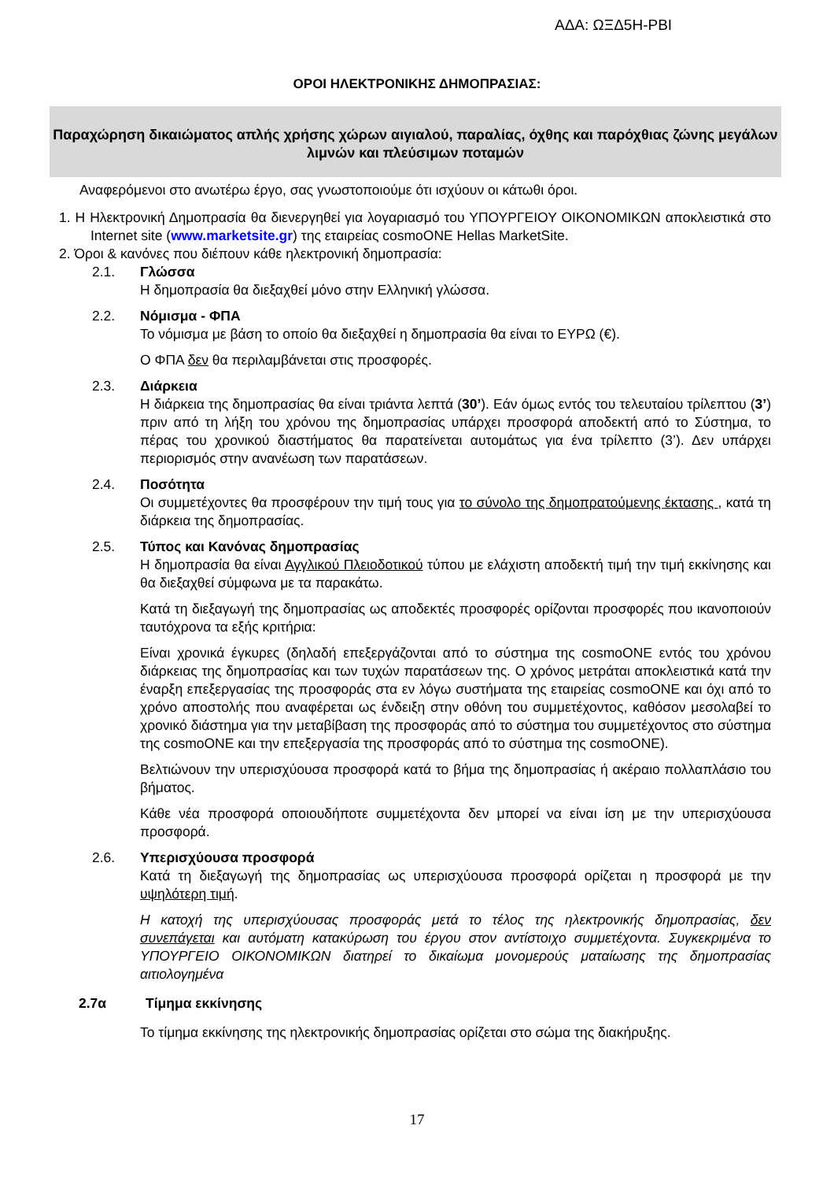ΑΔΑ: ΩΞΔ5Η-ΡΒΙ
ΟΡΟΙ ΗΛΕΚΤΡΟΝΙΚΗΣ ΔΗΜΟΠΡΑΣΙΑΣ:
Παραχώρηση δικαιώματος απλής χρήσης χώρων αιγιαλού, παραλίας, όχθης και παρόχθιας ζώνης μεγάλων λιμνών και πλεύσιμων ποταμών
Αναφερόμενοι στο ανωτέρω έργο, σας γνωστοποιούμε ότι ισχύουν οι κάτωθι όροι.
1. Η Ηλεκτρονική Δημοπρασία θα διενεργηθεί για λογαριασμό του ΥΠΟΥΡΓΕΙΟΥ ΟΙΚΟΝΟΜΙΚΩΝ αποκλειστικά στο Internet site (www.marketsite.gr) της εταιρείας cosmoONE Hellas MarketSite.
2. Όροι & κανόνες που διέπουν κάθε ηλεκτρονική δημοπρασία:
2.1. Γλώσσα
Η δημοπρασία θα διεξαχθεί μόνο στην Ελληνική γλώσσα.
2.2. Νόμισμα - ΦΠΑ
Το νόμισμα με βάση το οποίο θα διεξαχθεί η δημοπρασία θα είναι το ΕΥΡΩ (€).
Ο ΦΠΑ δεν θα περιλαμβάνεται στις προσφορές.
2.3. Διάρκεια
Η διάρκεια της δημοπρασίας θα είναι τριάντα λεπτά (30’). Εάν όμως εντός του τελευταίου τρίλεπτου (3’) πριν από τη λήξη του χρόνου της δημοπρασίας υπάρχει προσφορά αποδεκτή από το Σύστημα, το πέρας του χρονικού διαστήματος θα παρατείνεται αυτομάτως για ένα τρίλεπτο (3’). Δεν υπάρχει περιορισμός στην ανανέωση των παρατάσεων.
2.4. Ποσότητα
Οι συμμετέχοντες θα προσφέρουν την τιμή τους για το σύνολο της δημοπρατούμενης έκτασης , κατά τη διάρκεια της δημοπρασίας.
2.5. Τύπος και Κανόνας δημοπρασίας
Η δημοπρασία θα είναι Αγγλικού Πλειοδοτικού τύπου με ελάχιστη αποδεκτή τιμή την τιμή εκκίνησης και θα διεξαχθεί σύμφωνα με τα παρακάτω.
Κατά τη διεξαγωγή της δημοπρασίας ως αποδεκτές προσφορές ορίζονται προσφορές που ικανοποιούν ταυτόχρονα τα εξής κριτήρια:
Είναι χρονικά έγκυρες (δηλαδή επεξεργάζονται από το σύστημα της cosmoONE εντός του χρόνου διάρκειας της δημοπρασίας και των τυχών παρατάσεων της. Ο χρόνος μετράται αποκλειστικά κατά την έναρξη επεξεργασίας της προσφοράς στα εν λόγω συστήματα της εταιρείας cosmoONE και όχι από το χρόνο αποστολής που αναφέρεται ως ένδειξη στην οθόνη του συμμετέχοντος, καθόσον μεσολαβεί το χρονικό διάστημα για την μεταβίβαση της προσφοράς από το σύστημα του συμμετέχοντος στο σύστημα της cosmoONE και την επεξεργασία της προσφοράς από το σύστημα της cosmoONE).
Βελτιώνουν την υπερισχύουσα προσφορά κατά το βήμα της δημοπρασίας ή ακέραιο πολλαπλάσιο του βήματος.
Κάθε νέα προσφορά οποιουδήποτε συμμετέχοντα δεν μπορεί να είναι ίση με την υπερισχύουσα προσφορά.
2.6. Υπερισχύουσα προσφορά
Κατά τη διεξαγωγή της δημοπρασίας ως υπερισχύουσα προσφορά ορίζεται η προσφορά με την υψηλότερη τιμή.
Η κατοχή της υπερισχύουσας προσφοράς μετά το τέλος της ηλεκτρονικής δημοπρασίας, δεν συνεπάγεται και αυτόματη κατακύρωση του έργου στον αντίστοιχο συμμετέχοντα. Συγκεκριμένα το ΥΠΟΥΡΓΕΙΟ ΟΙΚΟΝΟΜΙΚΩΝ διατηρεί το δικαίωμα μονομερούς ματαίωσης της δημοπρασίας αιτιολογημένα
2.7α Τίμημα εκκίνησης
Το τίμημα εκκίνησης της ηλεκτρονικής δημοπρασίας ορίζεται στο σώμα της διακήρυξης.
17